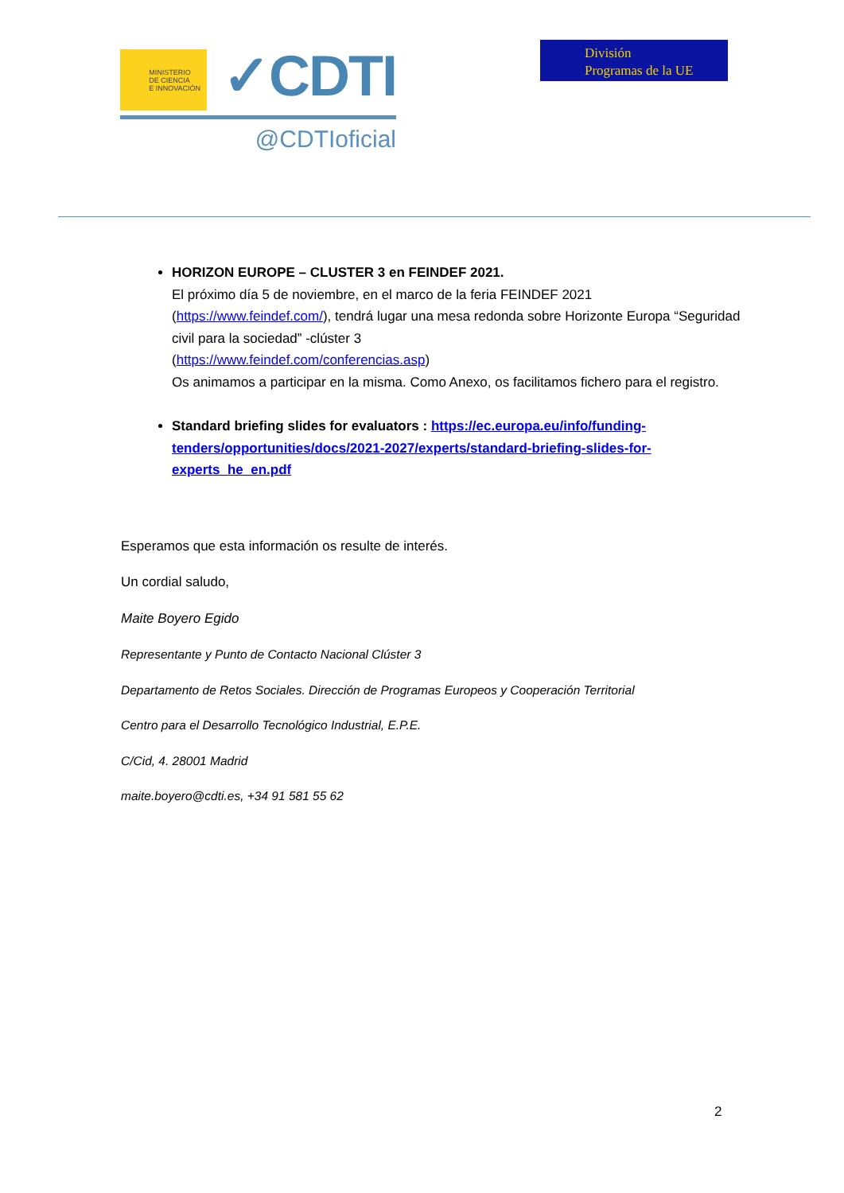MINISTERIO
DE CIENCIA
E INNOVACIÓN
✓CDTI
@CDTIoficial
División
Programas de la UE
HORIZON EUROPE – CLUSTER 3 en FEINDEF 2021.
El próximo día 5 de noviembre, en el marco de la feria FEINDEF 2021 (https://www.feindef.com/), tendrá lugar una mesa redonda sobre Horizonte Europa “Seguridad civil para la sociedad” -clúster 3
(https://www.feindef.com/conferencias.asp)
Os animamos a participar en la misma. Como Anexo, os facilitamos fichero para el registro.
Standard briefing slides for evaluators : https://ec.europa.eu/info/funding-tenders/opportunities/docs/2021-2027/experts/standard-briefing-slides-for-experts_he_en.pdf
Esperamos que esta información os resulte de interés.
Un cordial saludo,
Maite Boyero Egido
Representante y Punto de Contacto Nacional Clúster 3
Departamento de Retos Sociales. Dirección de Programas Europeos y Cooperación Territorial
Centro para el Desarrollo Tecnológico Industrial, E.P.E.
C/Cid, 4. 28001 Madrid
maite.boyero@cdti.es, +34 91 581 55 62
2